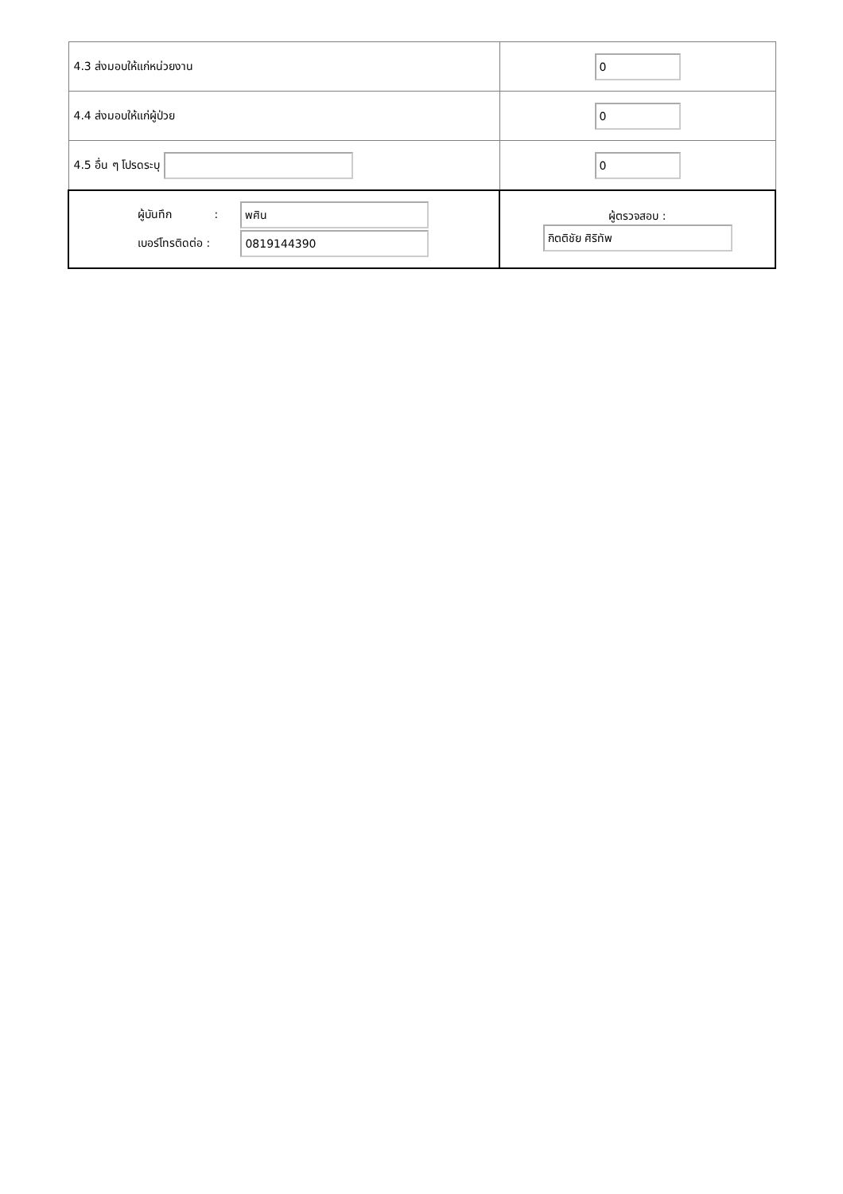| 4.3 ส่งมอบให้แก่หน่วยงาน | 0 |
| 4.4 ส่งมอบให้แก่ผู้ป่วย | 0 |
| 4.5 อื่น ๆ โปรดระบุ | 0 |
| ผู้บันทึก : พศิน เบอร์โทรติดต่อ : 0819144390 | ผู้ตรวจสอบ : กิตติชัย ศิริทัพ |